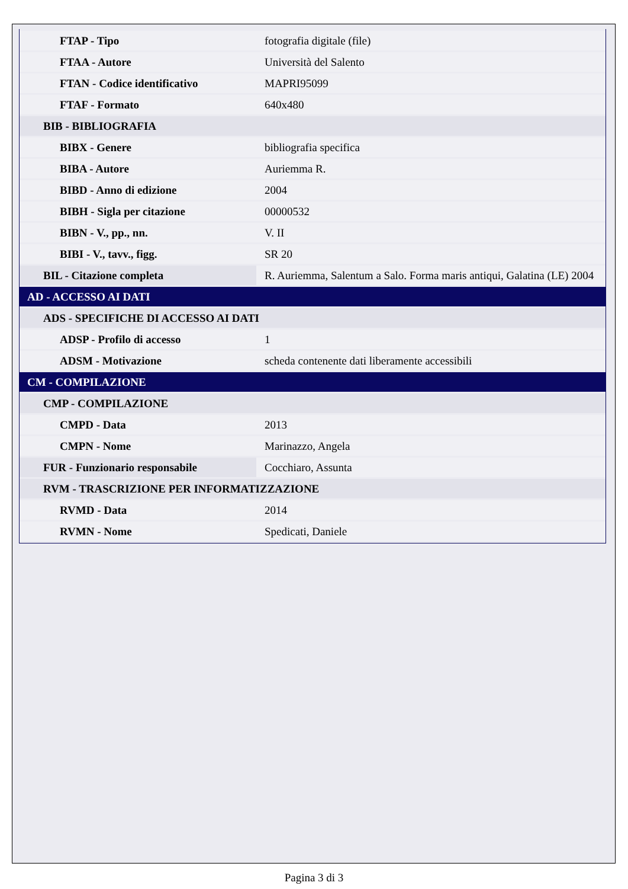| FTAP - Tipo | fotografia digitale (file) |
| FTAA - Autore | Università del Salento |
| FTAN - Codice identificativo | MAPRI95099 |
| FTAF - Formato | 640x480 |
| BIB - BIBLIOGRAFIA | |
| BIBX - Genere | bibliografia specifica |
| BIBA - Autore | Auriemma R. |
| BIBD - Anno di edizione | 2004 |
| BIBH - Sigla per citazione | 00000532 |
| BIBN - V., pp., nn. | V. II |
| BIBI - V., tavv., figg. | SR 20 |
| BIL - Citazione completa | R. Auriemma, Salentum a Salo. Forma maris antiqui, Galatina (LE) 2004 |
| AD - ACCESSO AI DATI | |
| ADS - SPECIFICHE DI ACCESSO AI DATI | |
| ADSP - Profilo di accesso | 1 |
| ADSM - Motivazione | scheda contenente dati liberamente accessibili |
| CM - COMPILAZIONE | |
| CMP - COMPILAZIONE | |
| CMPD - Data | 2013 |
| CMPN - Nome | Marinazzo, Angela |
| FUR - Funzionario responsabile | Cocchiaro, Assunta |
| RVM - TRASCRIZIONE PER INFORMATIZZAZIONE | |
| RVMD - Data | 2014 |
| RVMN - Nome | Spedicati, Daniele |
Pagina 3 di 3